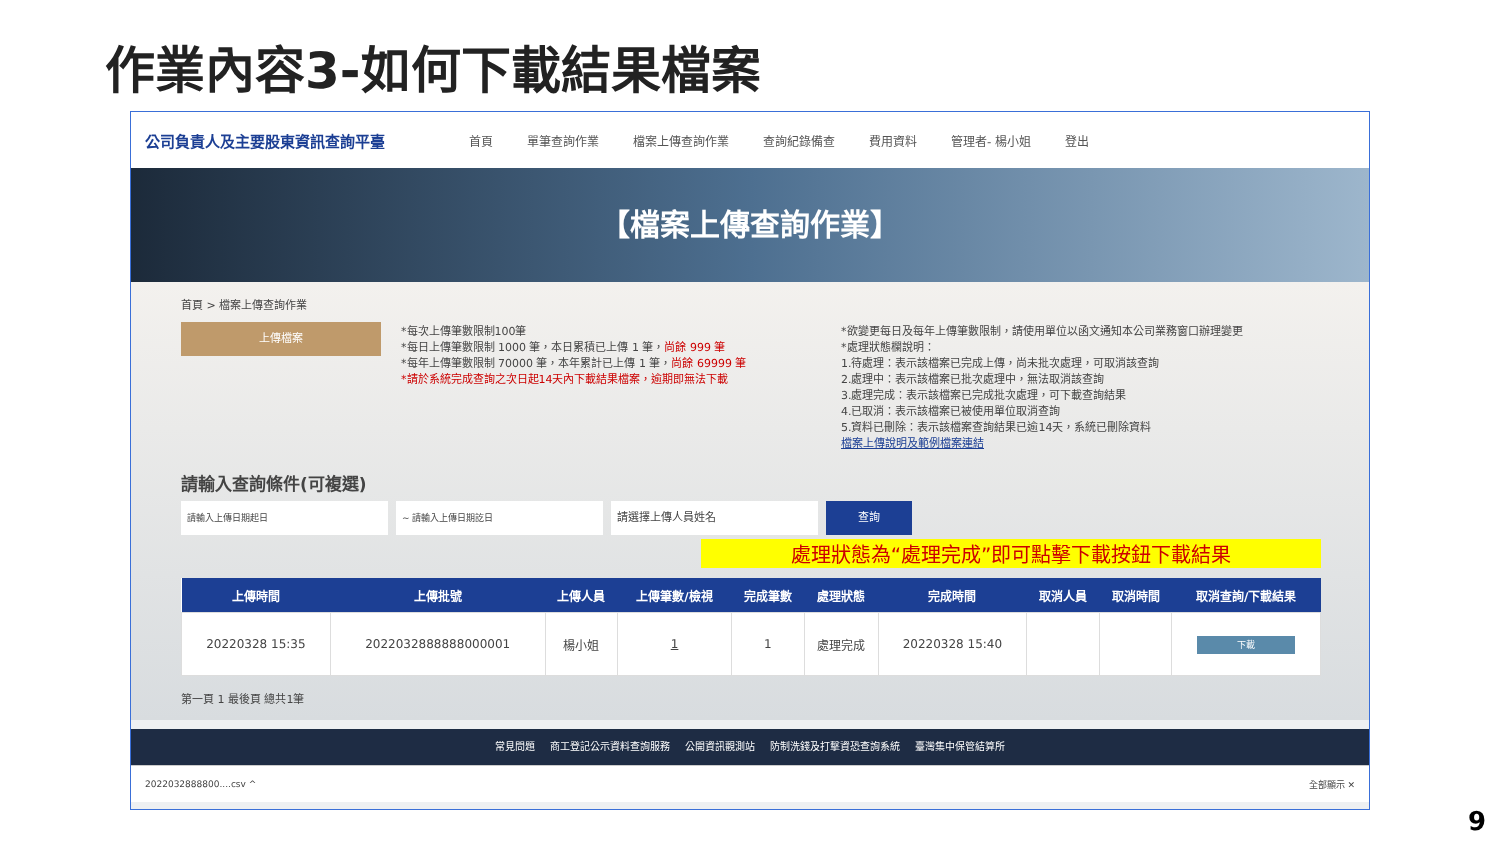作業內容3-如何下載結果檔案
公司負責人及主要股東資訊查詢平臺 首頁 單筆查詢作業 檔案上傳查詢作業 查詢紀錄備查 費用資料 管理者- 楊小姐 登出
【檔案上傳查詢作業】
首頁 > 檔案上傳查詢作業
上傳檔案
*每次上傳筆數限制100筆
*每日上傳筆數限制 1000 筆，本日累積已上傳 1 筆，尚餘 999 筆
*每年上傳筆數限制 70000 筆，本年累計已上傳 1 筆，尚餘 69999 筆
*請於系統完成查詢之次日起14天內下載結果檔案，逾期即無法下載
*欲變更每日及每年上傳筆數限制，請使用單位以函文通知本公司業務窗口辦理變更
*處理狀態欄說明：
1.待處理：表示該檔案已完成上傳，尚未批次處理，可取消該查詢
2.處理中：表示該檔案已批次處理中，無法取消該查詢
3.處理完成：表示該檔案已完成批次處理，可下載查詢結果
4.已取消：表示該檔案已被使用單位取消查詢
5.資料已刪除：表示該檔案查詢結果已逾14天，系統已刪除資料
檔案上傳說明及範例檔案連結
請輸入查詢條件(可複選)
請輸入上傳日期起日 ~ 請輸入上傳日期訖日
請選擇上傳人員姓名
查詢
處理狀態為“處理完成”即可點擊下載按鈕下載結果
| 上傳時間 | 上傳批號 | 上傳人員 | 上傳筆數/檢視 | 完成筆數 | 處理狀態 | 完成時間 | 取消人員 | 取消時間 | 取消查詢/下載結果 |
| --- | --- | --- | --- | --- | --- | --- | --- | --- | --- |
| 20220328 15:35 | 2022032888888000001 | 楊小姐 | 1 | 1 | 處理完成 | 20220328 15:40 | | | 下載 |
第一頁 1 最後頁 總共1筆
常見問題 商工登記公示資料查詢服務 公開資訊觀測站 防制洗錢及打擊資恐查詢系統 臺灣集中保管結算所
2022032888800....csv ^ 全部顯示 ✕
9